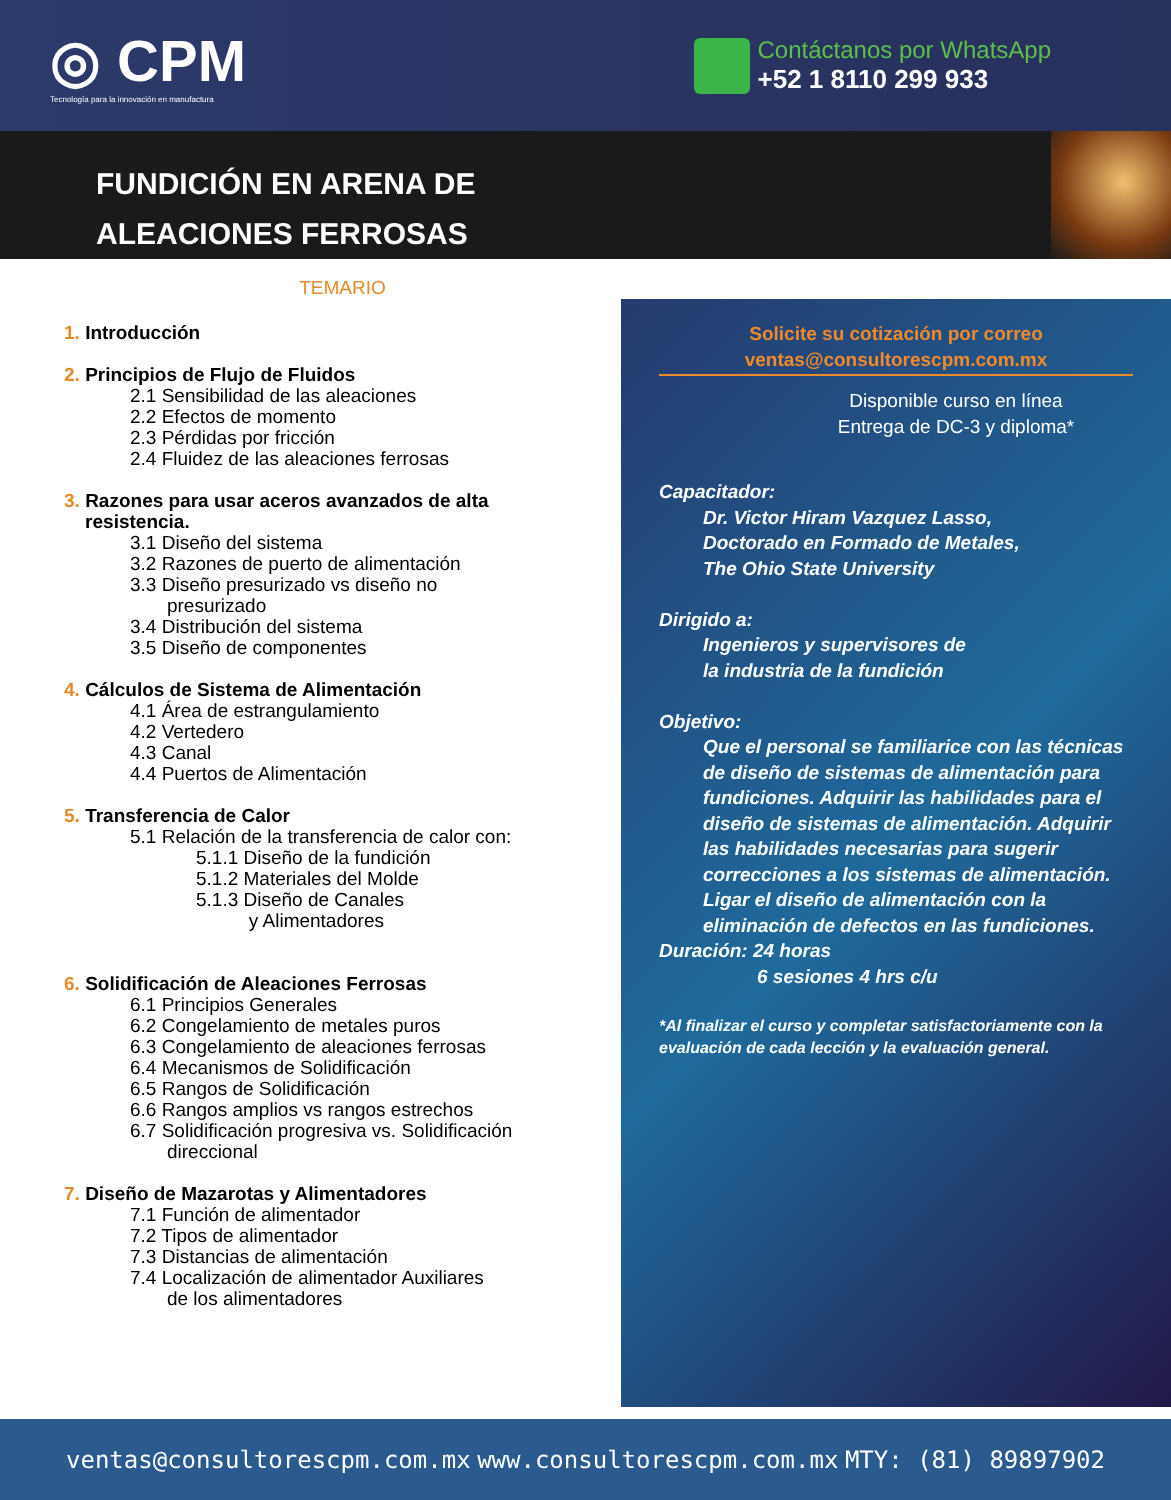◎ CPM
Tecnología para la innovación en manufactura
Contáctanos por WhatsApp
+52 1 8110 299 933
FUNDICIÓN EN ARENA DE
ALEACIONES FERROSAS
TEMARIO
1. Introducción
2. Principios de Flujo de Fluidos
2.1 Sensibilidad de las aleaciones
2.2 Efectos de momento
2.3 Pérdidas por fricción
2.4 Fluidez de las aleaciones ferrosas
3. Razones para usar aceros avanzados de alta
resistencia.
3.1 Diseño del sistema
3.2 Razones de puerto de alimentación
3.3 Diseño presurizado vs diseño no
presurizado
3.4 Distribución del sistema
3.5 Diseño de componentes
4. Cálculos de Sistema de Alimentación
4.1 Área de estrangulamiento
4.2 Vertedero
4.3 Canal
4.4 Puertos de Alimentación
5. Transferencia de Calor
5.1 Relación de la transferencia de calor con:
5.1.1 Diseño de la fundición
5.1.2 Materiales del Molde
5.1.3 Diseño de Canales
y Alimentadores
6. Solidificación de Aleaciones Ferrosas
6.1 Principios Generales
6.2 Congelamiento de metales puros
6.3 Congelamiento de aleaciones ferrosas
6.4 Mecanismos de Solidificación
6.5 Rangos de Solidificación
6.6 Rangos amplios vs rangos estrechos
6.7 Solidificación progresiva vs. Solidificación
direccional
7. Diseño de Mazarotas y Alimentadores
7.1 Función de alimentador
7.2 Tipos de alimentador
7.3 Distancias de alimentación
7.4 Localización de alimentador Auxiliares
de los alimentadores
Solicite su cotización por correo
ventas@consultorescpm.com.mx
Disponible curso en línea
Entrega de DC-3 y diploma*
Capacitador:
Dr. Victor Hiram Vazquez Lasso,
Doctorado en Formado de Metales,
The Ohio State University
Dirigido a:
Ingenieros y supervisores de
la industria de la fundición
Objetivo:
Que el personal se familiarice con las técnicas de diseño de sistemas de alimentación para fundiciones. Adquirir las habilidades para el diseño de sistemas de alimentación. Adquirir las habilidades necesarias para sugerir correcciones a los sistemas de alimentación. Ligar el diseño de alimentación con la eliminación de defectos en las fundiciones.
Duración: 24 horas
6 sesiones 4 hrs c/u
*Al finalizar el curso y completar satisfactoriamente con la evaluación de cada lección y la evaluación general.
ventas@consultorescpm.com.mx www.consultorescpm.com.mx MTY: (81) 89897902